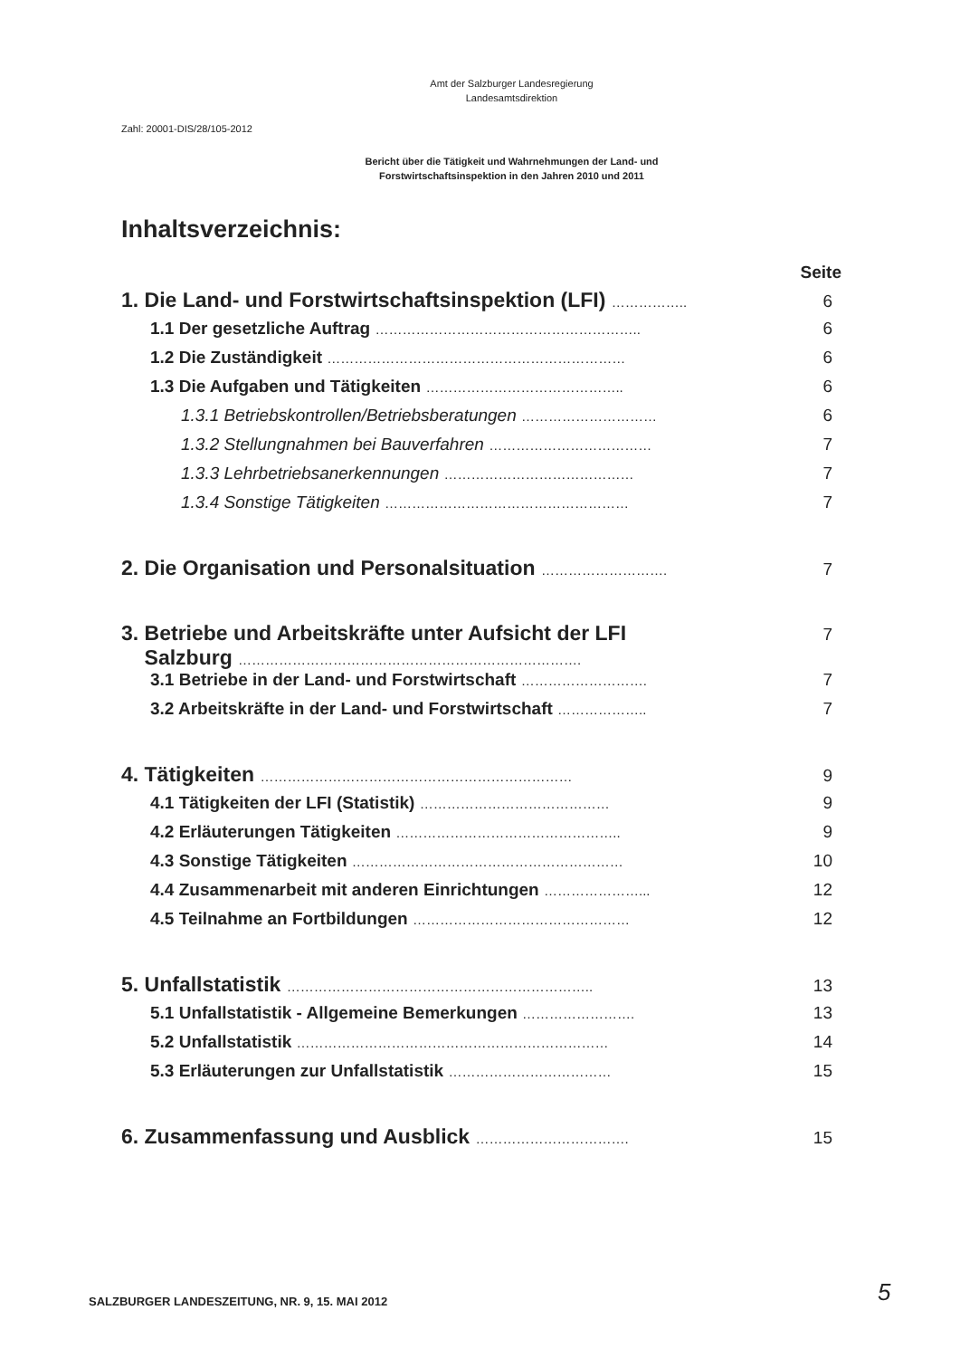Amt der Salzburger Landesregierung
Landesamtsdirektion
Zahl: 20001-DIS/28/105-2012
Bericht über die Tätigkeit und Wahrnehmungen der Land- und
Forstwirtschaftsinspektion in den Jahren 2010 und 2011
Inhaltsverzeichnis:
Seite
1. Die Land- und Forstwirtschaftsinspektion (LFI) …………….. 6
1.1 Der gesetzliche Auftrag ………………………………………………….. 6
1.2 Die Zuständigkeit ………………………………………………………… 6
1.3 Die Aufgaben und Tätigkeiten …………………………………….. 6
1.3.1 Betriebskontrollen/Betriebsberatungen ………………………… 6
1.3.2 Stellungnahmen bei Bauverfahren ……………………………… 7
1.3.3 Lehrbetriebsanerkennungen …………………………………… 7
1.3.4 Sonstige Tätigkeiten ……………………………………………… 7
2. Die Organisation und Personalsituation ………………………. 7
3. Betriebe und Arbeitskräfte unter Aufsicht der LFI
Salzburg …………………………………………………………………. 7
3.1 Betriebe in der Land- und Forstwirtschaft ………………………. 7
3.2 Arbeitskräfte in der Land- und Forstwirtschaft ……………….. 7
4. Tätigkeiten …………………………………………………………… 9
4.1 Tätigkeiten der LFI (Statistik) …………………………………… 9
4.2 Erläuterungen Tätigkeiten ………………………………………….. 9
4.3 Sonstige Tätigkeiten …………………………………………………… 10
4.4 Zusammenarbeit mit anderen Einrichtungen …………………... 12
4.5 Teilnahme an Fortbildungen ………………………………………… 12
5. Unfallstatistik ………………………………………………………….. 13
5.1 Unfallstatistik - Allgemeine Bemerkungen ……………………. 13
5.2 Unfallstatistik …………………………………………………………… 14
5.3 Erläuterungen zur Unfallstatistik ……………………………… 15
6. Zusammenfassung und Ausblick ……………………………. 15
SALZBURGER LANDESZEITUNG, NR. 9, 15. MAI 2012
5